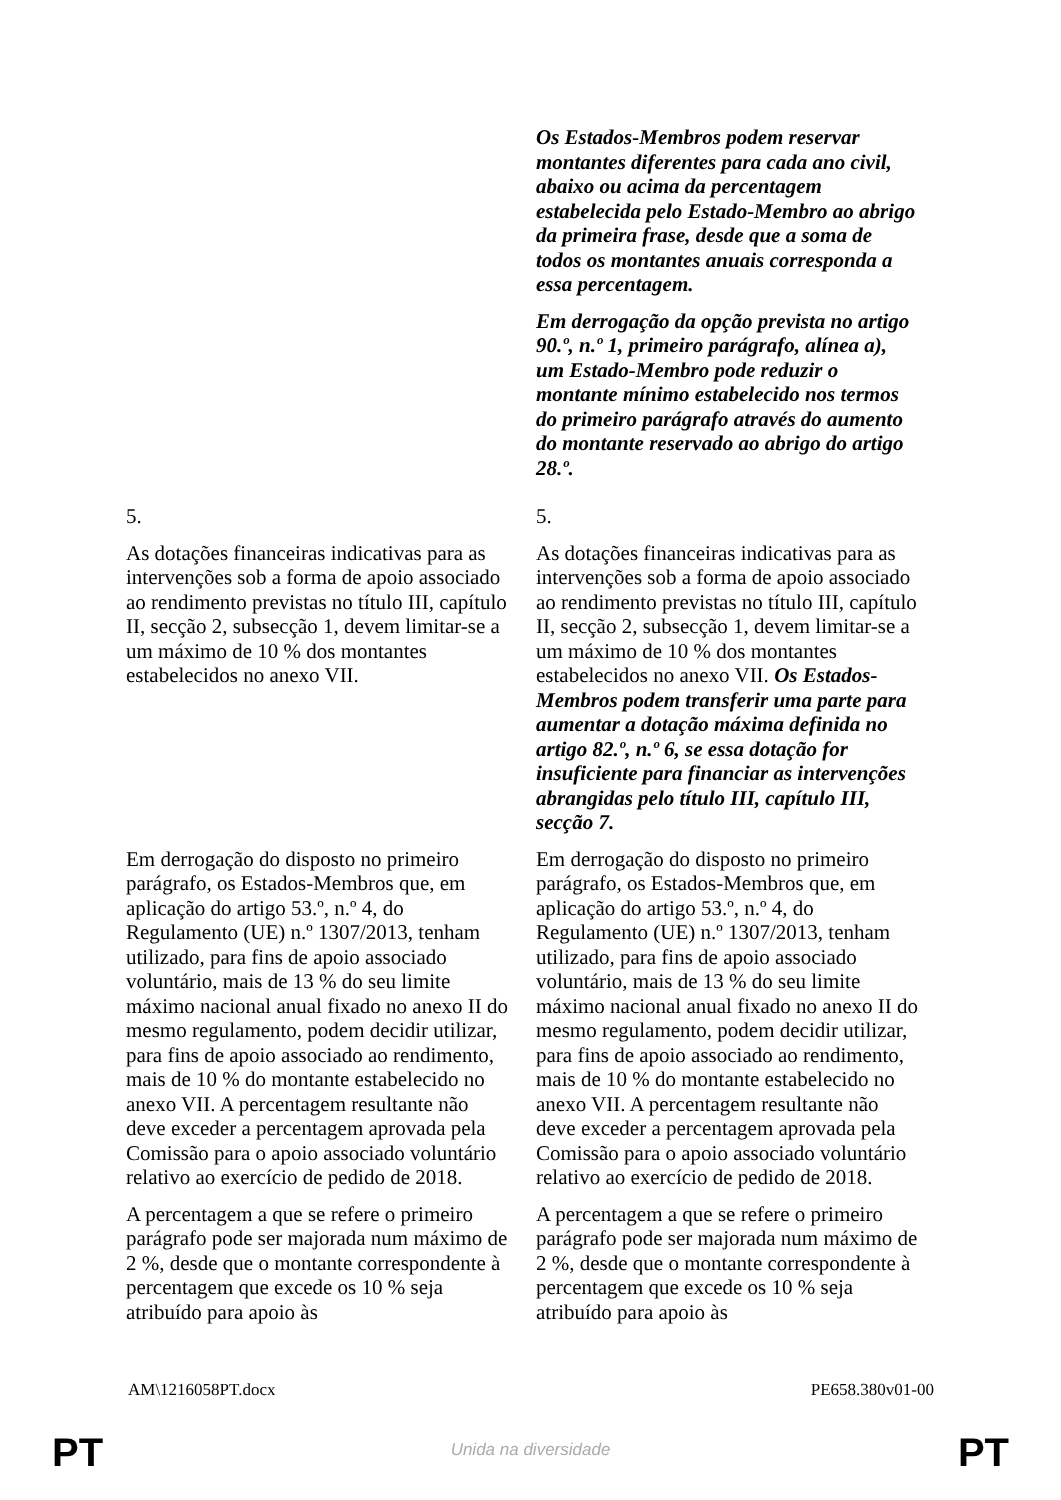| | Os Estados-Membros podem reservar montantes diferentes para cada ano civil, abaixo ou acima da percentagem estabelecida pelo Estado-Membro ao abrigo da primeira frase, desde que a soma de todos os montantes anuais corresponda a essa percentagem. Em derrogação da opção prevista no artigo 90.º, n.º 1, primeiro parágrafo, alínea a), um Estado-Membro pode reduzir o montante mínimo estabelecido nos termos do primeiro parágrafo através do aumento do montante reservado ao abrigo do artigo 28.º. |
| 5. | 5. |
| As dotações financeiras indicativas para as intervenções sob a forma de apoio associado ao rendimento previstas no título III, capítulo II, secção 2, subsecção 1, devem limitar-se a um máximo de 10 % dos montantes estabelecidos no anexo VII. | As dotações financeiras indicativas para as intervenções sob a forma de apoio associado ao rendimento previstas no título III, capítulo II, secção 2, subsecção 1, devem limitar-se a um máximo de 10 % dos montantes estabelecidos no anexo VII. Os Estados-Membros podem transferir uma parte para aumentar a dotação máxima definida no artigo 82.º, n.º 6, se essa dotação for insuficiente para financiar as intervenções abrangidas pelo título III, capítulo III, secção 7. |
| Em derrogação do disposto no primeiro parágrafo, os Estados-Membros que, em aplicação do artigo 53.º, n.º 4, do Regulamento (UE) n.º 1307/2013, tenham utilizado, para fins de apoio associado voluntário, mais de 13 % do seu limite máximo nacional anual fixado no anexo II do mesmo regulamento, podem decidir utilizar, para fins de apoio associado ao rendimento, mais de 10 % do montante estabelecido no anexo VII. A percentagem resultante não deve exceder a percentagem aprovada pela Comissão para o apoio associado voluntário relativo ao exercício de pedido de 2018. | Em derrogação do disposto no primeiro parágrafo, os Estados-Membros que, em aplicação do artigo 53.º, n.º 4, do Regulamento (UE) n.º 1307/2013, tenham utilizado, para fins de apoio associado voluntário, mais de 13 % do seu limite máximo nacional anual fixado no anexo II do mesmo regulamento, podem decidir utilizar, para fins de apoio associado ao rendimento, mais de 10 % do montante estabelecido no anexo VII. A percentagem resultante não deve exceder a percentagem aprovada pela Comissão para o apoio associado voluntário relativo ao exercício de pedido de 2018. |
| A percentagem a que se refere o primeiro parágrafo pode ser majorada num máximo de 2 %, desde que o montante correspondente à percentagem que excede os 10 % seja atribuído para apoio às | A percentagem a que se refere o primeiro parágrafo pode ser majorada num máximo de 2 %, desde que o montante correspondente à percentagem que excede os 10 % seja atribuído para apoio às |
AM\1216058PT.docx PE658.380v01-00
PT
Unida na diversidade PT